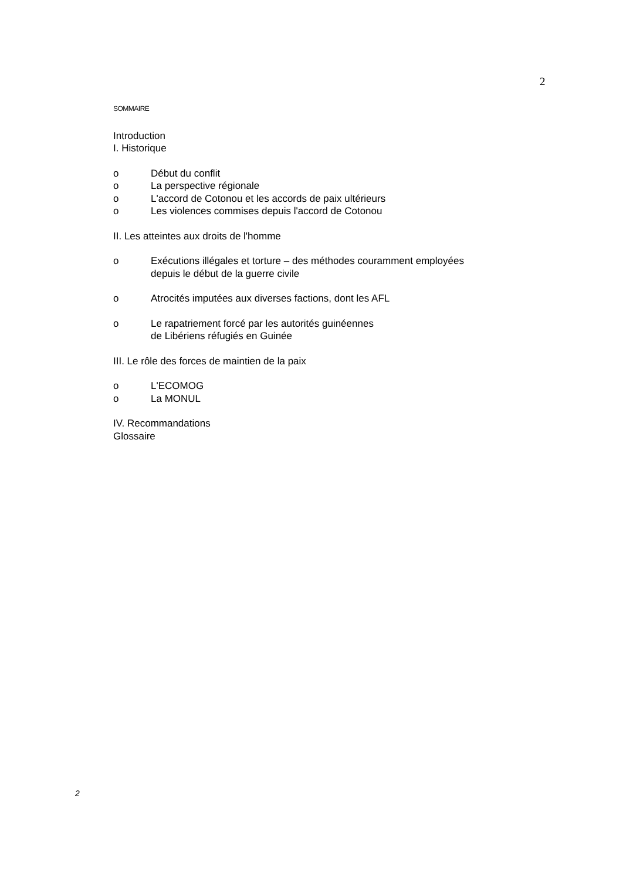2
SOMMAIRE
Introduction
I. Historique
o Début du conflit
o La perspective régionale
o L'accord de Cotonou et les accords de paix ultérieurs
o Les violences commises depuis l'accord de Cotonou
II. Les atteintes aux droits de l'homme
o Exécutions illégales et torture – des méthodes couramment employées
depuis le début de la guerre civile
o Atrocités imputées aux diverses factions, dont les AFL
o Le rapatriement forcé par les autorités guinéennes
de Libériens réfugiés en Guinée
III. Le rôle des forces de maintien de la paix
o L'ECOMOG
o La MONUL
IV. Recommandations
Glossaire
2